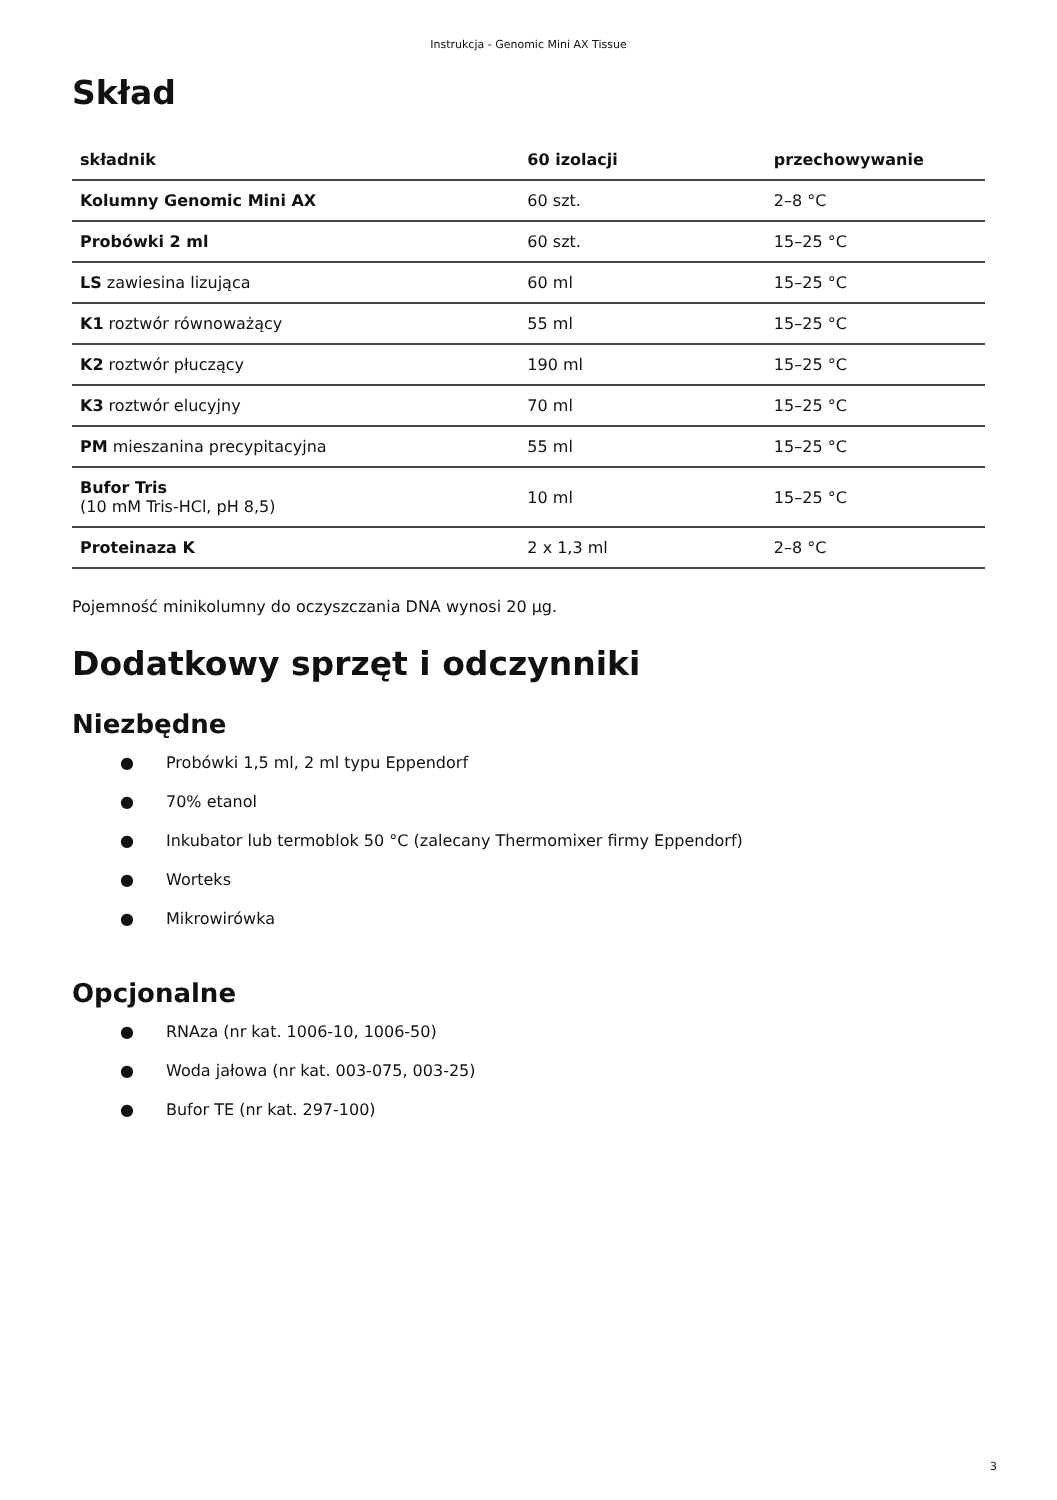Instrukcja - Genomic Mini AX Tissue
Skład
| składnik | 60 izolacji | przechowywanie |
| --- | --- | --- |
| Kolumny Genomic Mini AX | 60 szt. | 2–8 °C |
| Probówki 2 ml | 60 szt. | 15–25 °C |
| LS zawiesina lizująca | 60 ml | 15–25 °C |
| K1 roztwór równoważący | 55 ml | 15–25 °C |
| K2 roztwór płuczący | 190 ml | 15–25 °C |
| K3 roztwór elucyjny | 70 ml | 15–25 °C |
| PM mieszanina precypitacyjna | 55 ml | 15–25 °C |
| Bufor Tris (10 mM Tris-HCl, pH 8,5) | 10 ml | 15–25 °C |
| Proteinaza K | 2 x 1,3 ml | 2–8 °C |
Pojemność minikolumny do oczyszczania DNA wynosi 20 µg.
Dodatkowy sprzęt i odczynniki
Niezbędne
● Probówki 1,5 ml, 2 ml typu Eppendorf
● 70% etanol
● Inkubator lub termoblok 50 °C (zalecany Thermomixer firmy Eppendorf)
● Worteks
● Mikrowirówka
Opcjonalne
● RNAza (nr kat. 1006-10, 1006-50)
● Woda jałowa (nr kat. 003-075, 003-25)
● Bufor TE (nr kat. 297-100)
3